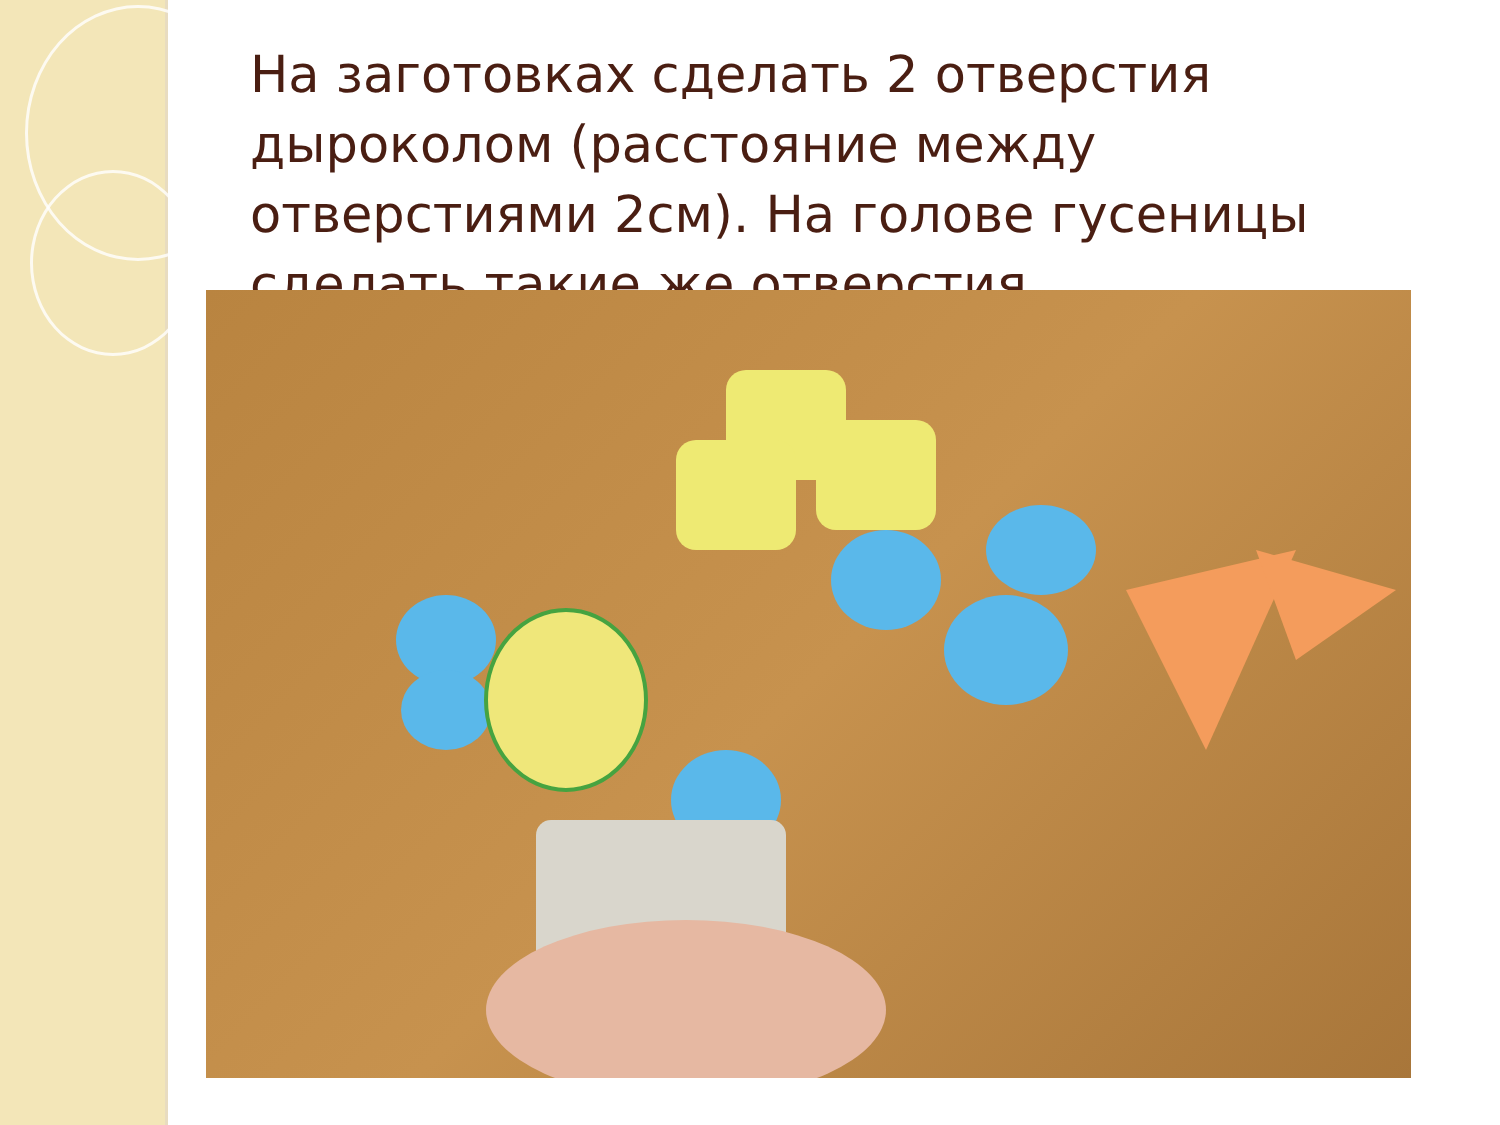На заготовках сделать 2 отверстия дыроколом (расстояние между отверстиями 2см). На голове гусеницы сделать такие же отверстия.